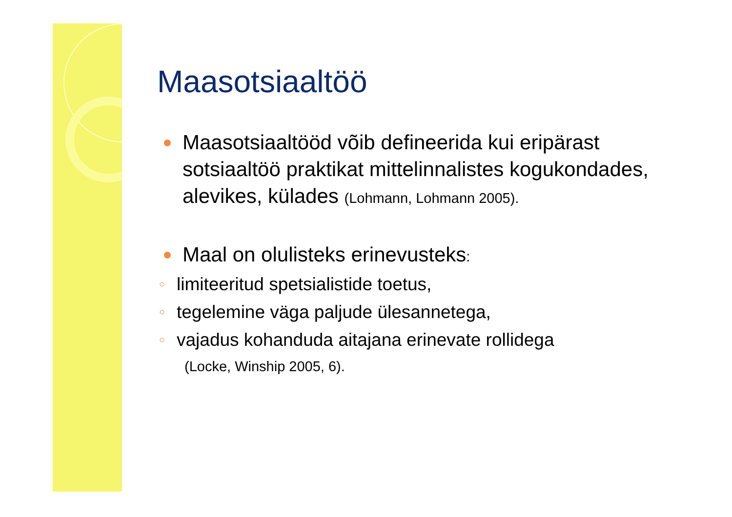Maasotsiaaltöö
Maasotsiaaltööd võib defineerida kui eripärast sotsiaaltöö praktikat mittelinnalistes kogukondades, alevikes, külades (Lohmann, Lohmann 2005).
Maal on olulisteks erinevusteks:
○ limiteeritud spetsialistide toetus,
○ tegelemine väga paljude ülesannetega,
○ vajadus kohanduda aitajana erinevate rollidega
(Locke, Winship 2005, 6).